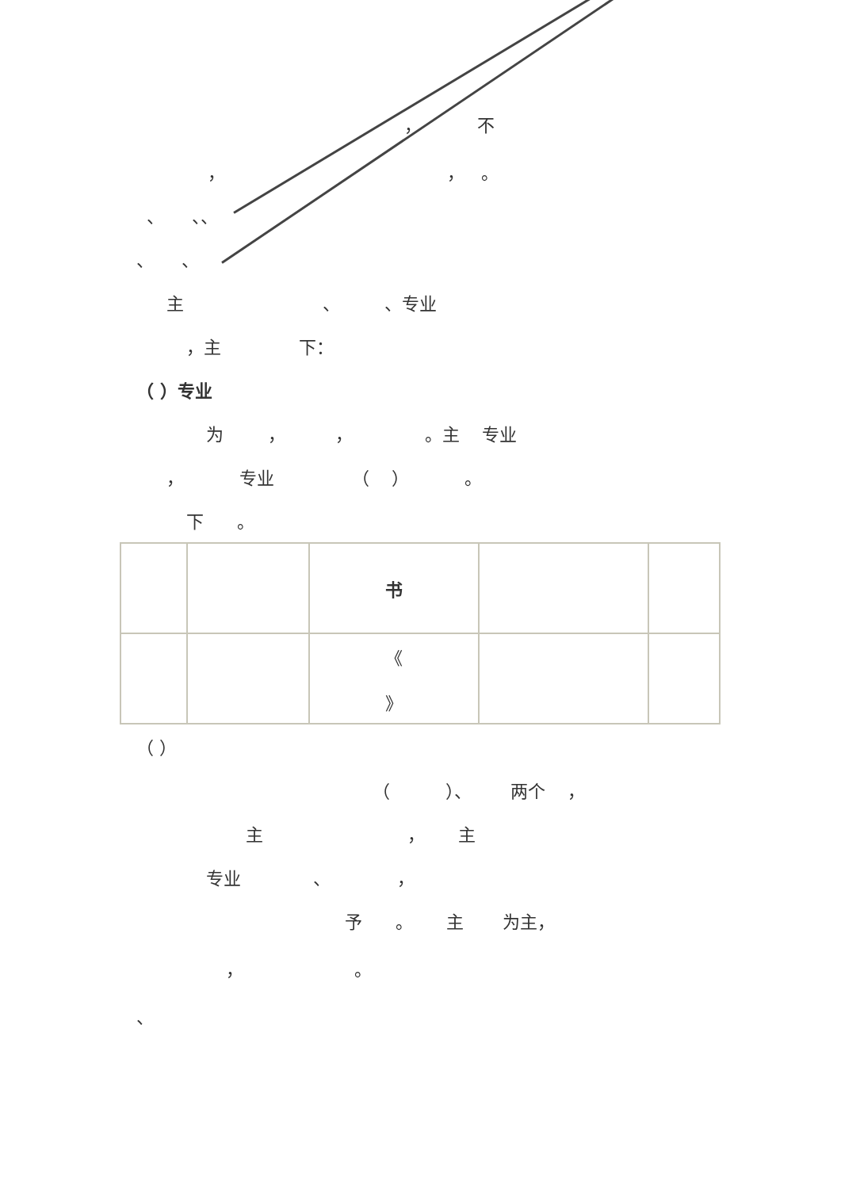， 不
， ， 。
、 、、
、 、
主 、 、专业
，主 下：
（ ）专业
为 ， ， 。主 专业
， 专业 （ ） 。
下 。
| | | 书 | | |
| | | 《 》 | | |
（ ）
（ ）、 两个 ，
主 ， 主
专业 、 ，
予 。 主 为主，
， 。
、